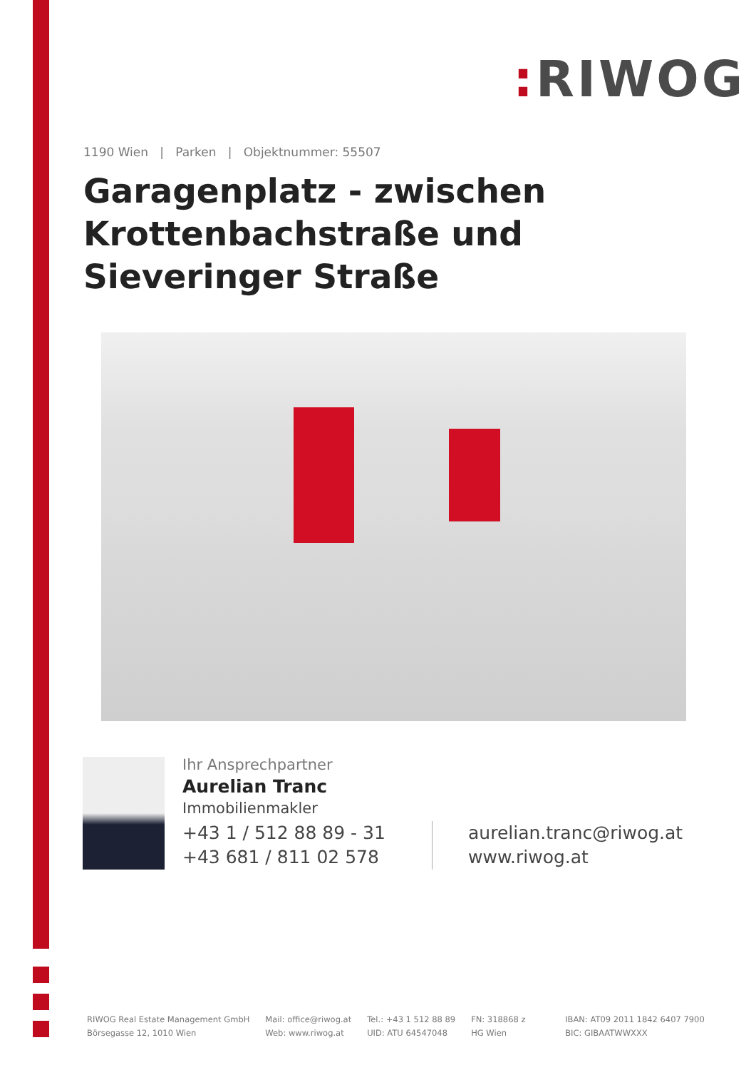: RIWOG
1190 Wien | Parken | Objektnummer: 55507
Garagenplatz - zwischen Krottenbachstraße und Sieveringer Straße
Ihr Ansprechpartner
Aurelian Tranc
Immobilienmakler
+43 1 / 512 88 89 - 31
+43 681 / 811 02 578
aurelian.tranc@riwog.at
www.riwog.at
RIWOG Real Estate Management GmbH
Börsegasse 12, 1010 Wien
Mail: office@riwog.at
Web: www.riwog.at
Tel.: +43 1 512 88 89
UID: ATU 64547048
FN: 318868 z
HG Wien
IBAN: AT09 2011 1842 6407 7900
BIC: GIBAATWWXXX